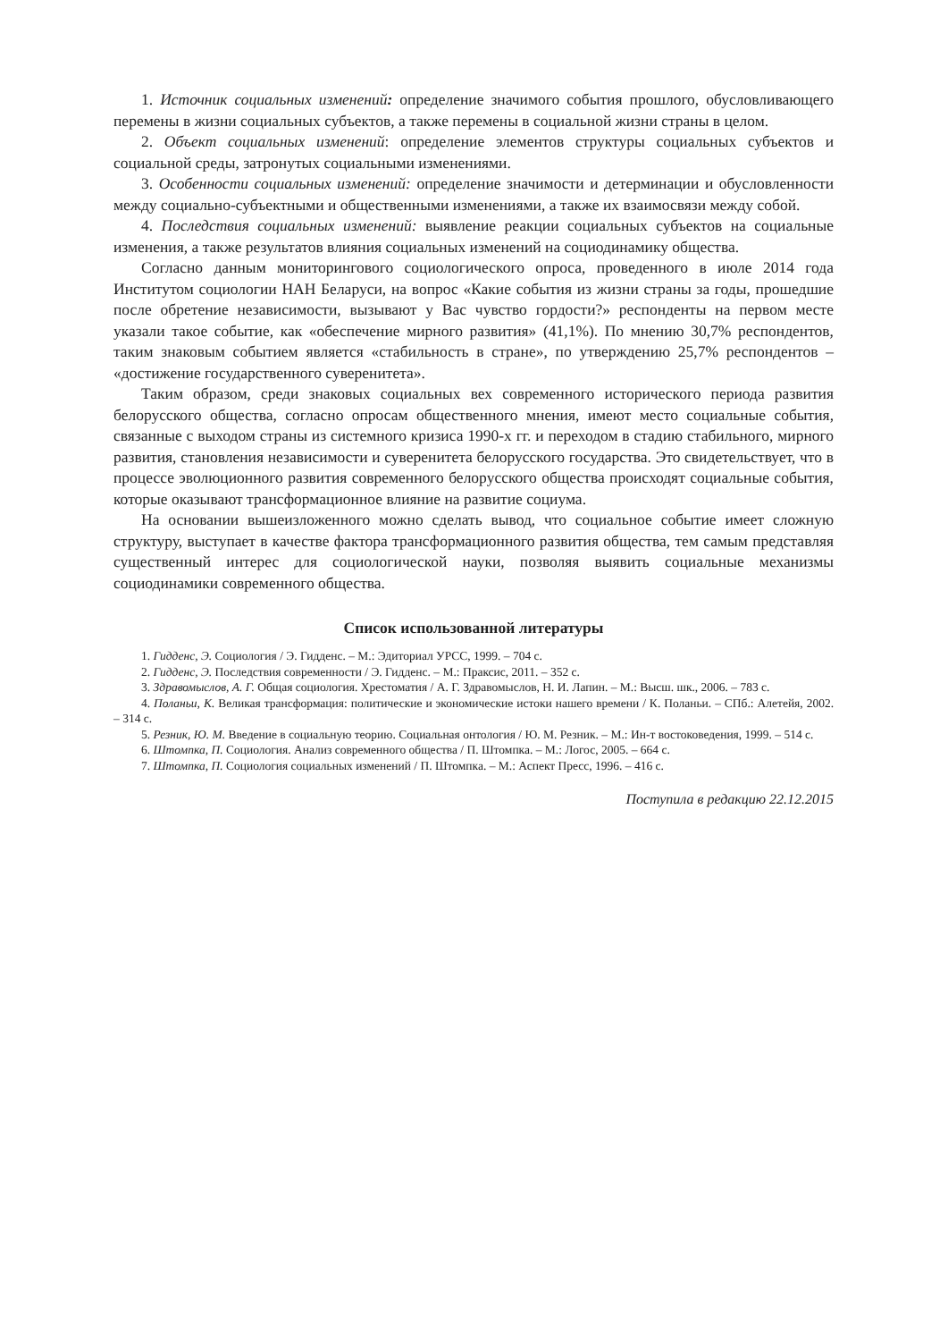1. Источник социальных изменений: определение значимого события прошлого, обусловливающего перемены в жизни социальных субъектов, а также перемены в социальной жизни страны в целом.
2. Объект социальных изменений: определение элементов структуры социальных субъектов и социальной среды, затронутых социальными изменениями.
3. Особенности социальных изменений: определение значимости и детерминации и обусловленности между социально-субъектными и общественными изменениями, а также их взаимосвязи между собой.
4. Последствия социальных изменений: выявление реакции социальных субъектов на социальные изменения, а также результатов влияния социальных изменений на социодинамику общества.
Согласно данным мониторингового социологического опроса, проведенного в июле 2014 года Институтом социологии НАН Беларуси, на вопрос «Какие события из жизни страны за годы, прошедшие после обретение независимости, вызывают у Вас чувство гордости?» респонденты на первом месте указали такое событие, как «обеспечение мирного развития» (41,1%). По мнению 30,7% респондентов, таким знаковым событием является «стабильность в стране», по утверждению 25,7% респондентов – «достижение государственного суверенитета».
Таким образом, среди знаковых социальных вех современного исторического периода развития белорусского общества, согласно опросам общественного мнения, имеют место социальные события, связанные с выходом страны из системного кризиса 1990-х гг. и переходом в стадию стабильного, мирного развития, становления независимости и суверенитета белорусского государства. Это свидетельствует, что в процессе эволюционного развития современного белорусского общества происходят социальные события, которые оказывают трансформационное влияние на развитие социума.
На основании вышеизложенного можно сделать вывод, что социальное событие имеет сложную структуру, выступает в качестве фактора трансформационного развития общества, тем самым представляя существенный интерес для социологической науки, позволяя выявить социальные механизмы социодинамики современного общества.
Список использованной литературы
1. Гидденс, Э. Социология / Э. Гидденс. – М.: Эдиториал УРСС, 1999. – 704 с.
2. Гидденс, Э. Последствия современности / Э. Гидденс. – М.: Праксис, 2011. – 352 с.
3. Здравомыслов, А. Г. Общая социология. Хрестоматия / А. Г. Здравомыслов, Н. И. Лапин. – М.: Высш. шк., 2006. – 783 с.
4. Поланьи, К. Великая трансформация: политические и экономические истоки нашего времени / К. Поланьи. – СПб.: Алетейя, 2002. – 314 с.
5. Резник, Ю. М. Введение в социальную теорию. Социальная онтология / Ю. М. Резник. – М.: Ин-т востоковедения, 1999. – 514 с.
6. Штомпка, П. Социология. Анализ современного общества / П. Штомпка. – М.: Логос, 2005. – 664 с.
7. Штомпка, П. Социология социальных изменений / П. Штомпка. – М.: Аспект Пресс, 1996. – 416 с.
Поступила в редакцию 22.12.2015